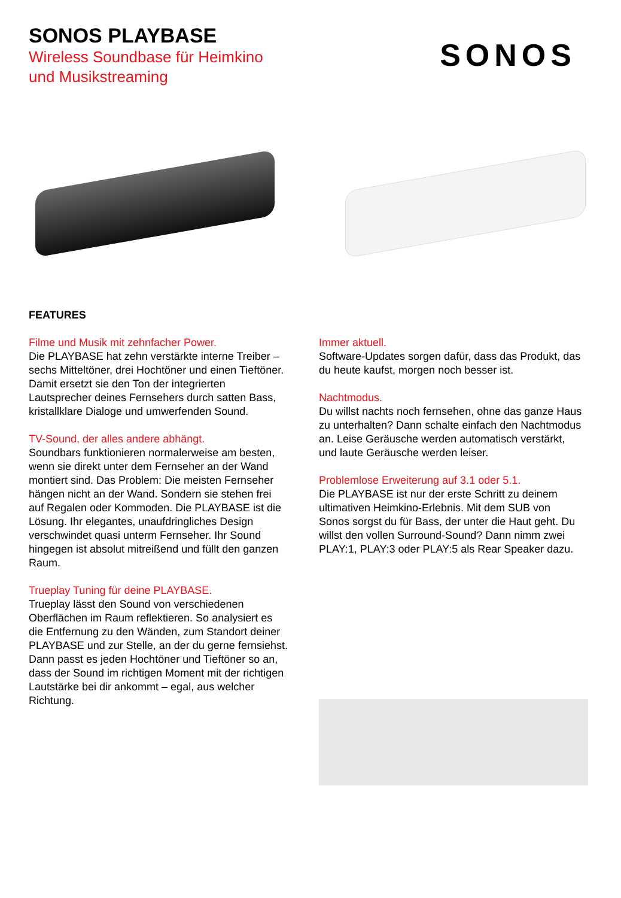SONOS PLAYBASE
Wireless Soundbase für Heimkino
und Musikstreaming
SONOS
FEATURES
Filme und Musik mit zehnfacher Power.
Die PLAYBASE hat zehn verstärkte interne Treiber – sechs Mitteltöner, drei Hochtöner und einen Tieftöner. Damit ersetzt sie den Ton der integrierten Lautsprecher deines Fernsehers durch satten Bass, kristallklare Dialoge und umwerfenden Sound.
TV-Sound, der alles andere abhängt.
Soundbars funktionieren normalerweise am besten, wenn sie direkt unter dem Fernseher an der Wand montiert sind. Das Problem: Die meisten Fernseher hängen nicht an der Wand. Sondern sie stehen frei auf Regalen oder Kommoden. Die PLAYBASE ist die Lösung. Ihr elegantes, unaufdringliches Design verschwindet quasi unterm Fernseher. Ihr Sound hingegen ist absolut mitreißend und füllt den ganzen Raum.
Trueplay Tuning für deine PLAYBASE.
Trueplay lässt den Sound von verschiedenen Oberflächen im Raum reflektieren. So analysiert es die Entfernung zu den Wänden, zum Standort deiner PLAYBASE und zur Stelle, an der du gerne fernsiehst. Dann passt es jeden Hochtöner und Tieftöner so an, dass der Sound im richtigen Moment mit der richtigen Lautstärke bei dir ankommt – egal, aus welcher Richtung.
Immer aktuell.
Software-Updates sorgen dafür, dass das Produkt, das du heute kaufst, morgen noch besser ist.
Nachtmodus.
Du willst nachts noch fernsehen, ohne das ganze Haus zu unterhalten? Dann schalte einfach den Nachtmodus an. Leise Geräusche werden automatisch verstärkt, und laute Geräusche werden leiser.
Problemlose Erweiterung auf 3.1 oder 5.1.
Die PLAYBASE ist nur der erste Schritt zu deinem ultimativen Heimkino-Erlebnis. Mit dem SUB von Sonos sorgst du für Bass, der unter die Haut geht. Du willst den vollen Surround-Sound? Dann nimm zwei PLAY:1, PLAY:3 oder PLAY:5 als Rear Speaker dazu.